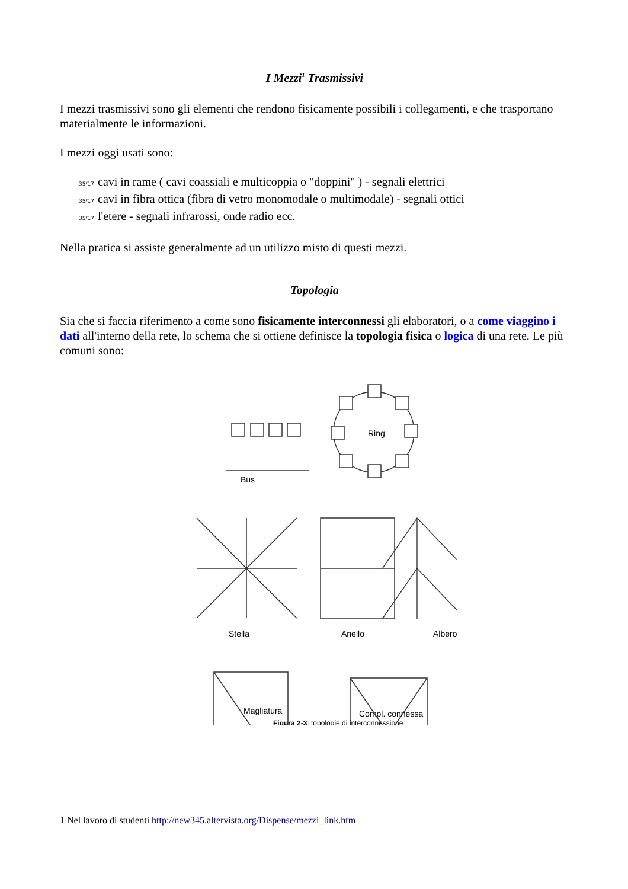I Mezzi<sup>1</sup> Trasmissivi
I mezzi trasmissivi sono gli elementi che rendono fisicamente possibili i collegamenti, e che trasportano materialmente le informazioni.
I mezzi oggi usati sono:
35/17 cavi in rame ( cavi coassiali e multicoppia o "doppini" ) - segnali elettrici
35/17 cavi in fibra ottica (fibra di vetro monomodale o multimodale) - segnali ottici
35/17 l'etere - segnali infrarossi, onde radio ecc.
Nella pratica si assiste generalmente ad un utilizzo misto di questi mezzi.
Topologia
Sia che si faccia riferimento a come sono fisicamente interconnessi gli elaboratori, o a come viaggino i dati all'interno della rete, lo schema che si ottiene definisce la topologia fisica o logica di una rete. Le più comuni sono:
Bus
Ring
Stella
Anello
Albero
Magliatura
Compl. connessa
Figura 2-3: topologie di interconnessione
1 Nel lavoro di studenti http://new345.altervista.org/Dispense/mezzi_link.htm